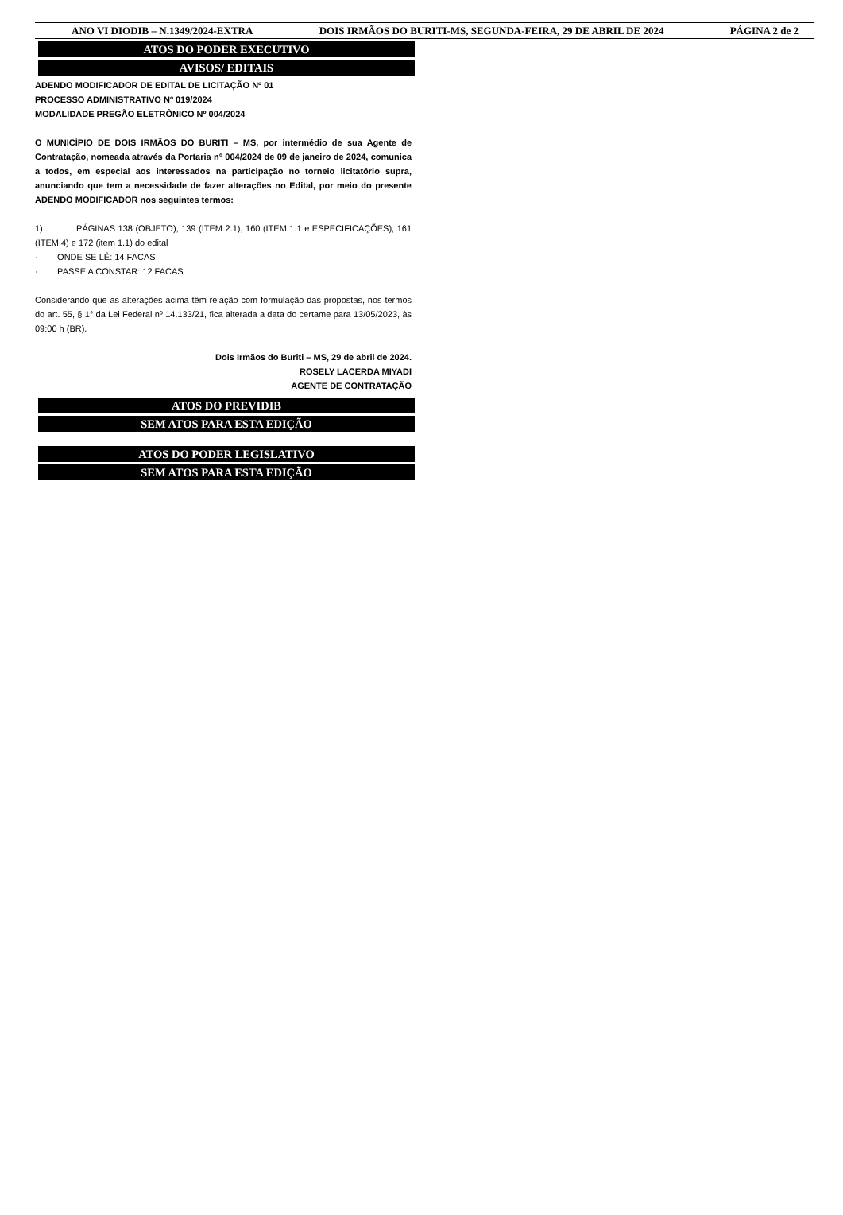ANO VI DIODIB – N.1349/2024-EXTRA DOIS IRMÃOS DO BURITI-MS, SEGUNDA-FEIRA, 29 DE ABRIL DE 2024 PÁGINA 2 de 2
ATOS DO PODER EXECUTIVO
AVISOS/ EDITAIS
ADENDO MODIFICADOR DE EDITAL DE LICITAÇÃO Nº 01
PROCESSO ADMINISTRATIVO Nº 019/2024
MODALIDADE PREGÃO ELETRÔNICO Nº 004/2024
O MUNICÍPIO DE DOIS IRMÃOS DO BURITI – MS, por intermédio de sua Agente de Contratação, nomeada através da Portaria n° 004/2024 de 09 de janeiro de 2024, comunica a todos, em especial aos interessados na participação no torneio licitatório supra, anunciando que tem a necessidade de fazer alterações no Edital, por meio do presente ADENDO MODIFICADOR nos seguintes termos:
1) PÁGINAS 138 (OBJETO), 139 (ITEM 2.1), 160 (ITEM 1.1 e ESPECIFICAÇÕES), 161 (ITEM 4) e 172 (item 1.1) do edital
· ONDE SE LÊ: 14 FACAS
· PASSE A CONSTAR: 12 FACAS
Considerando que as alterações acima têm relação com formulação das propostas, nos termos do art. 55, § 1° da Lei Federal nº 14.133/21, fica alterada a data do certame para 13/05/2023, às 09:00 h (BR).
Dois Irmãos do Buriti – MS, 29 de abril de 2024.
ROSELY LACERDA MIYADI
AGENTE DE CONTRATAÇÃO
ATOS DO PREVIDIB
SEM ATOS PARA ESTA EDIÇÃO
ATOS DO PODER LEGISLATIVO
SEM ATOS PARA ESTA EDIÇÃO